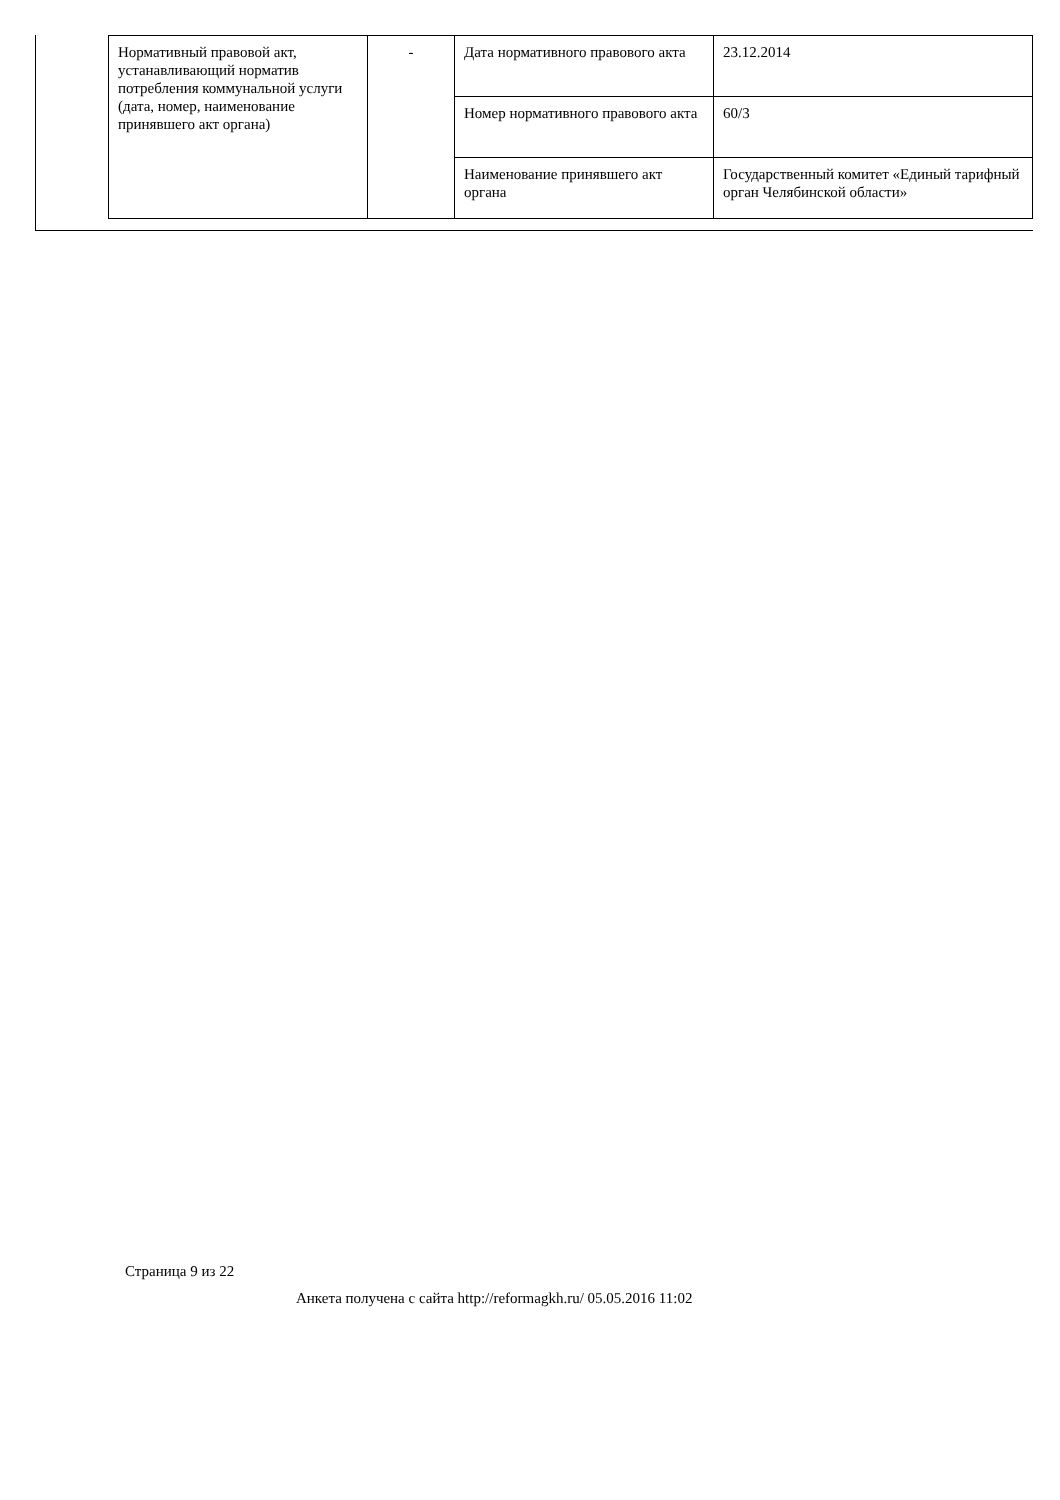| Нормативный правовой акт, устанавливающий норматив потребления коммунальной услуги (дата, номер, наименование принявшего акт органа) | - | Дата нормативного правового акта | 23.12.2014 |
| | | Номер нормативного правового акта | 60/3 |
| | | Наименование принявшего акт органа | Государственный комитет «Единый тарифный орган Челябинской области» |
Страница 9 из 22
Анкета получена с сайта http://reformagkh.ru/ 05.05.2016 11:02